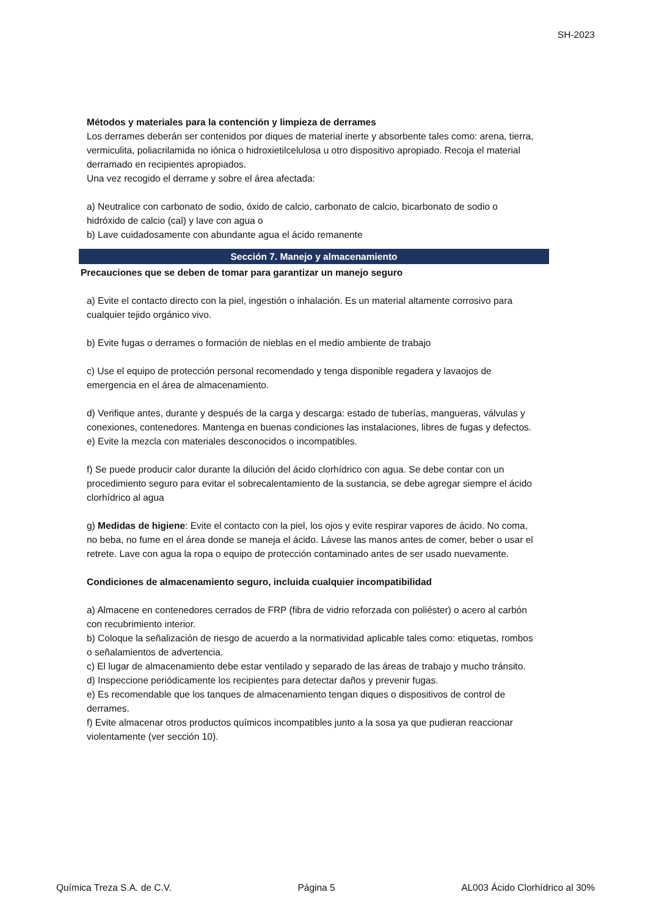SH-2023
Métodos y materiales para la contención y limpieza de derrames
Los derrames deberán ser contenidos por diques de material inerte y absorbente tales como: arena, tierra, vermiculita, poliacrilamida no iónica o hidroxietilcelulosa u otro dispositivo apropiado. Recoja el material derramado en recipientes apropiados.
Una vez recogido el derrame y sobre el área afectada:
a) Neutralice con carbonato de sodio, óxido de calcio, carbonato de calcio, bicarbonato de sodio o hidróxido de calcio (cal) y lave con agua o
b) Lave cuidadosamente con abundante agua el ácido remanente
Sección 7. Manejo y almacenamiento
Precauciones que se deben de tomar para garantizar un manejo seguro
a) Evite el contacto directo con la piel, ingestión o inhalación. Es un material altamente corrosivo para cualquier tejido orgánico vivo.
b) Evite fugas o derrames o formación de nieblas en el medio ambiente de trabajo
c) Use el equipo de protección personal recomendado y tenga disponible regadera y lavaojos de emergencia en el área de almacenamiento.
d) Verifique antes, durante y después de la carga y descarga: estado de tuberías, mangueras, válvulas y conexiones, contenedores. Mantenga en buenas condiciones las instalaciones, libres de fugas y defectos.
e) Evite la mezcla con materiales desconocidos o incompatibles.
f) Se puede producir calor durante la dilución del ácido clorhídrico con agua. Se debe contar con un procedimiento seguro para evitar el sobrecalentamiento de la sustancia, se debe agregar siempre el ácido clorhídrico al agua
g) Medidas de higiene: Evite el contacto con la piel, los ojos y evite respirar vapores de ácido. No coma, no beba, no fume en el área donde se maneja el ácido. Lávese las manos antes de comer, beber o usar el retrete. Lave con agua la ropa o equipo de protección contaminado antes de ser usado nuevamente.
Condiciones de almacenamiento seguro, incluida cualquier incompatibilidad
a) Almacene en contenedores cerrados de FRP (fibra de vidrio reforzada con poliéster) o acero al carbón con recubrimiento interior.
b) Coloque la señalización de riesgo de acuerdo a la normatividad aplicable tales como: etiquetas, rombos o señalamientos de advertencia.
c) El lugar de almacenamiento debe estar ventilado y separado de las áreas de trabajo y mucho tránsito.
d) Inspeccione periódicamente los recipientes para detectar daños y prevenir fugas.
e) Es recomendable que los tanques de almacenamiento tengan diques o dispositivos de control de derrames.
f) Evite almacenar otros productos químicos incompatibles junto a la sosa ya que pudieran reaccionar violentamente (ver sección 10).
Química Treza S.A. de C.V. Página 5 AL003 Ácido Clorhídrico al 30%